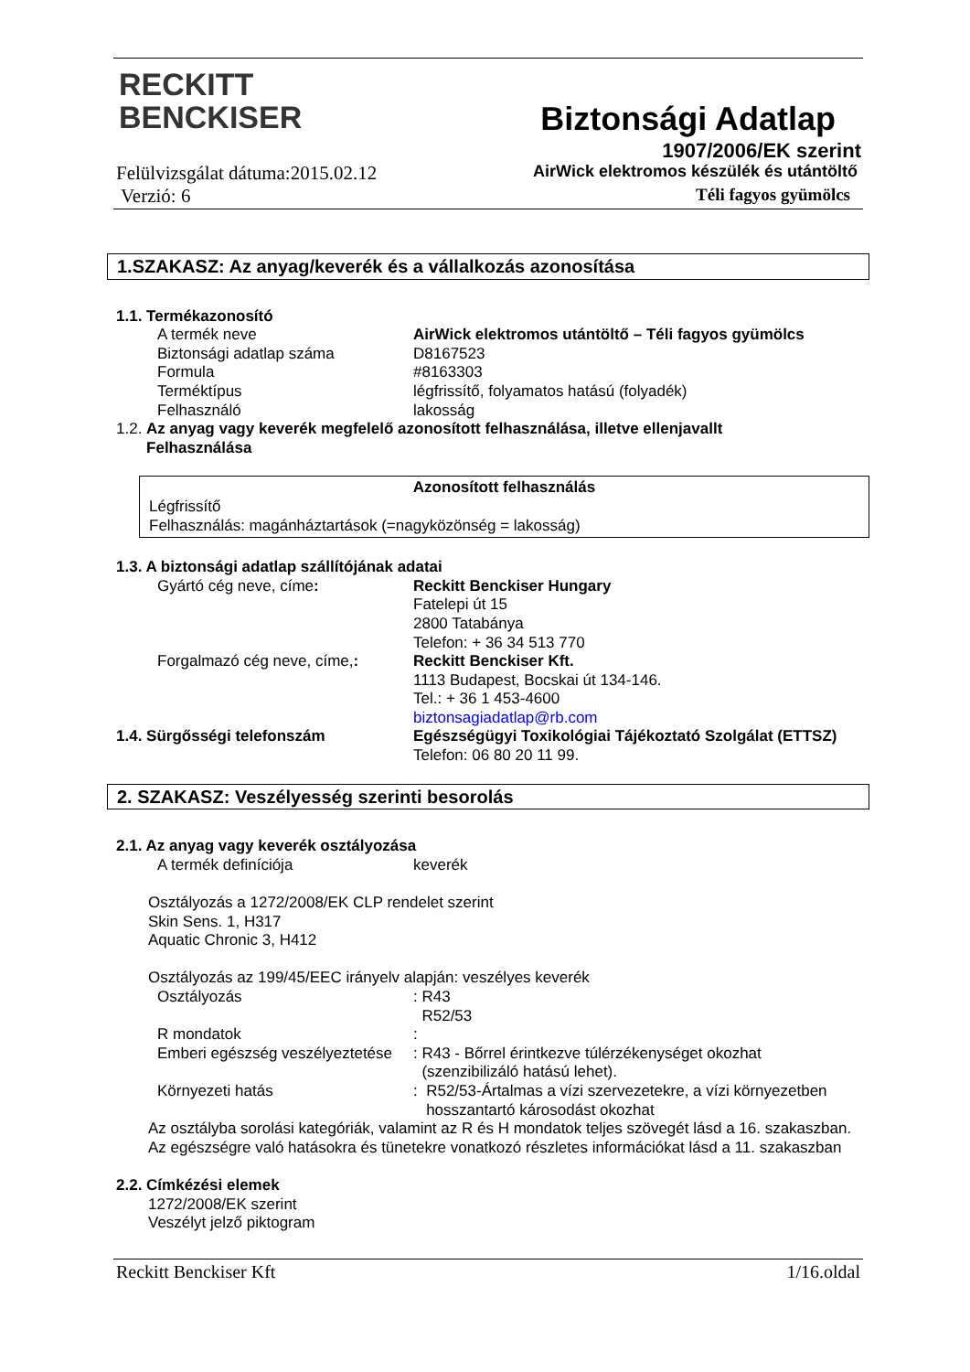RECKITT
BENCKISER
Biztonsági Adatlap
1907/2006/EK szerint
AirWick elektromos készülék és utántöltő
Téli fagyos gyümölcs
Felülvizsgálat dátuma:2015.02.12
Verzió: 6
1.SZAKASZ: Az anyag/keverék és a vállalkozás azonosítása
1.1. Termékazonosító
| A termék neve | AirWick elektromos utántöltő – Téli fagyos gyümölcs |
| Biztonsági adatlap száma | D8167523 |
| Formula | #8163303 |
| Terméktípus | légfrissítő, folyamatos hatású (folyadék) |
| Felhasználó | lakosság |
1.2. Az anyag vagy keverék megfelelő azonosított felhasználása, illetve ellenjavallt
Felhasználása
Azonosított felhasználás
Légfrissítő
Felhasználás: magánháztartások (=nagyközönség = lakosság)
1.3. A biztonsági adatlap szállítójának adatai
| Gyártó cég neve, címe : | Reckitt Benckiser Hungary Fatelepi út 15 2800 Tatabánya Telefon: + 36 34 513 770 |
| Forgalmazó cég neve, címe, : | Reckitt Benckiser Kft. 1113 Budapest, Bocskai út 134-146. Tel.: + 36 1 453-4600 biztonsagiadatlap@rb.com |
| 1.4. Sürgősségi telefonszám | Egészségügyi Toxikológiai Tájékoztató Szolgálat (ETTSZ) Telefon: 06 80 20 11 99. |
2. SZAKASZ: Veszélyesség szerinti besorolás
2.1. Az anyag vagy keverék osztályozása
| A termék definíciója | keverék |
Osztályozás a 1272/2008/EK CLP rendelet szerint
Skin Sens. 1, H317
Aquatic Chronic 3, H412
Osztályozás az 199/45/EEC irányelv alapján: veszélyes keverék
| Osztályozás | : R43 R52/53 |
| R mondatok | : |
| Emberi egészség veszélyeztetése | : R43 - Bőrrel érintkezve túlérzékenységet okozhat (szenzibilizáló hatású lehet). |
| Környezeti hatás | : R52/53-Ártalmas a vízi szervezetekre, a vízi környezetben hosszantartó károsodást okozhat |
Az osztályba sorolási kategóriák, valamint az R és H mondatok teljes szövegét lásd a 16. szakaszban.
Az egészségre való hatásokra és tünetekre vonatkozó részletes információkat lásd a 11. szakaszban
2.2. Címkézési elemek
1272/2008/EK szerint
Veszélyt jelző piktogram
Reckitt Benckiser Kft 1/16.oldal